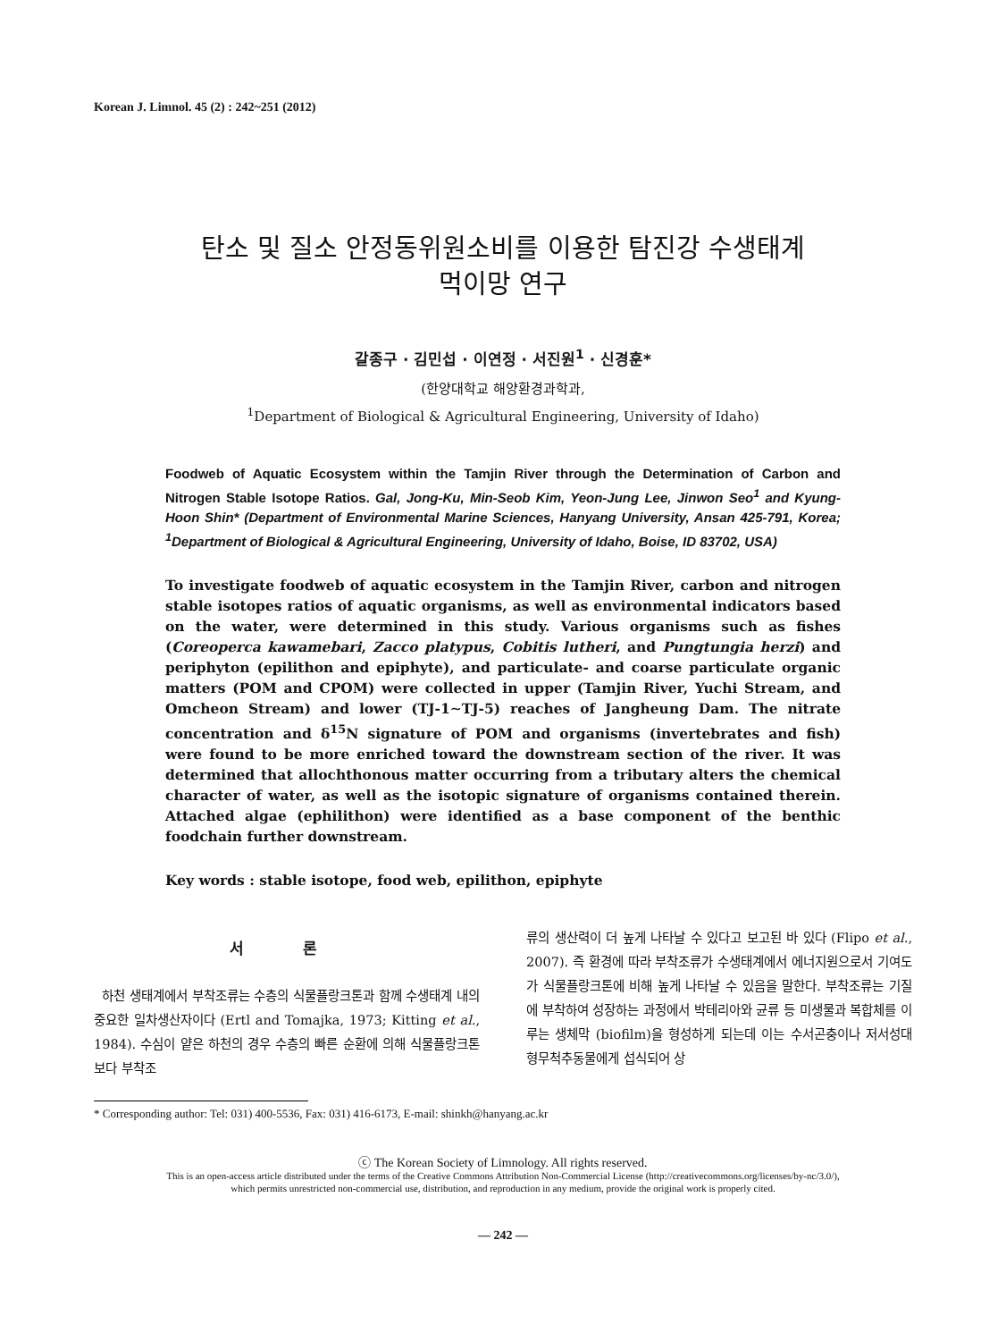Korean J. Limnol. 45 (2) : 242~251 (2012)
탄소 및 질소 안정동위원소비를 이용한 탐진강 수생태계
먹이망 연구
갈종구 · 김민섭 · 이연정 · 서진원<sup>1</sup> · 신경훈*
(한양대학교 해양환경과학과,
<sup>1</sup> Department of Biological & Agricultural Engineering, University of Idaho)
Foodweb of Aquatic Ecosystem within the Tamjin River through the Determination of Carbon and Nitrogen Stable Isotope Ratios. Gal, Jong-Ku, Min-Seob Kim, Yeon-Jung Lee, Jinwon Seo<sup>1</sup> and Kyung-Hoon Shin* (Department of Environmental Marine Sciences, Hanyang University, Ansan 425-791, Korea; <sup>1</sup>Department of Biological & Agricultural Engineering, University of Idaho, Boise, ID 83702, USA)
To investigate foodweb of aquatic ecosystem in the Tamjin River, carbon and nitrogen stable isotopes ratios of aquatic organisms, as well as environmental indicators based on the water, were determined in this study. Various organisms such as fishes (Coreoperca kawamebari, Zacco platypus, Cobitis lutheri, and Pungtungia herzi) and periphyton (epilithon and epiphyte), and particulate- and coarse particulate organic matters (POM and CPOM) were collected in upper (Tamjin River, Yuchi Stream, and Omcheon Stream) and lower (TJ-1∼TJ-5) reaches of Jangheung Dam. The nitrate concentration and δ<sup>15</sup>N signature of POM and organisms (invertebrates and fish) were found to be more enriched toward the downstream section of the river. It was determined that allochthonous matter occurring from a tributary alters the chemical character of water, as well as the isotopic signature of organisms contained therein. Attached algae (ephilithon) were identified as a base component of the benthic foodchain further downstream.
Key words : stable isotope, food web, epilithon, epiphyte
서 론
하천 생태계에서 부착조류는 수층의 식물플랑크톤과 함께 수생태계 내의 중요한 일차생산자이다 (Ertl and Tomajka, 1973; Kitting et al., 1984). 수심이 얕은 하천의 경우 수층의 빠른 순환에 의해 식물플랑크톤보다 부착조
류의 생산력이 더 높게 나타날 수 있다고 보고된 바 있다 (Flipo et al., 2007). 즉 환경에 따라 부착조류가 수생태계에서 에너지원으로서 기여도가 식물플랑크톤에 비해 높게 나타날 수 있음을 말한다. 부착조류는 기질에 부착하여 성장하는 과정에서 박테리아와 균류 등 미생물과 복합체를 이루는 생체막 (biofilm)을 형성하게 되는데 이는 수서곤충이나 저서성대형무척추동물에게 섭식되어 상
* Corresponding author: Tel: 031) 400-5536, Fax: 031) 416-6173, E-mail: shinkh@hanyang.ac.kr
ⓒ The Korean Society of Limnology. All rights reserved.
This is an open-access article distributed under the terms of the Creative Commons Attribution Non-Commercial License (http://creativecommons.org/licenses/by-nc/3.0/),
which permits unrestricted non-commercial use, distribution, and reproduction in any medium, provide the original work is properly cited.
— 242 —